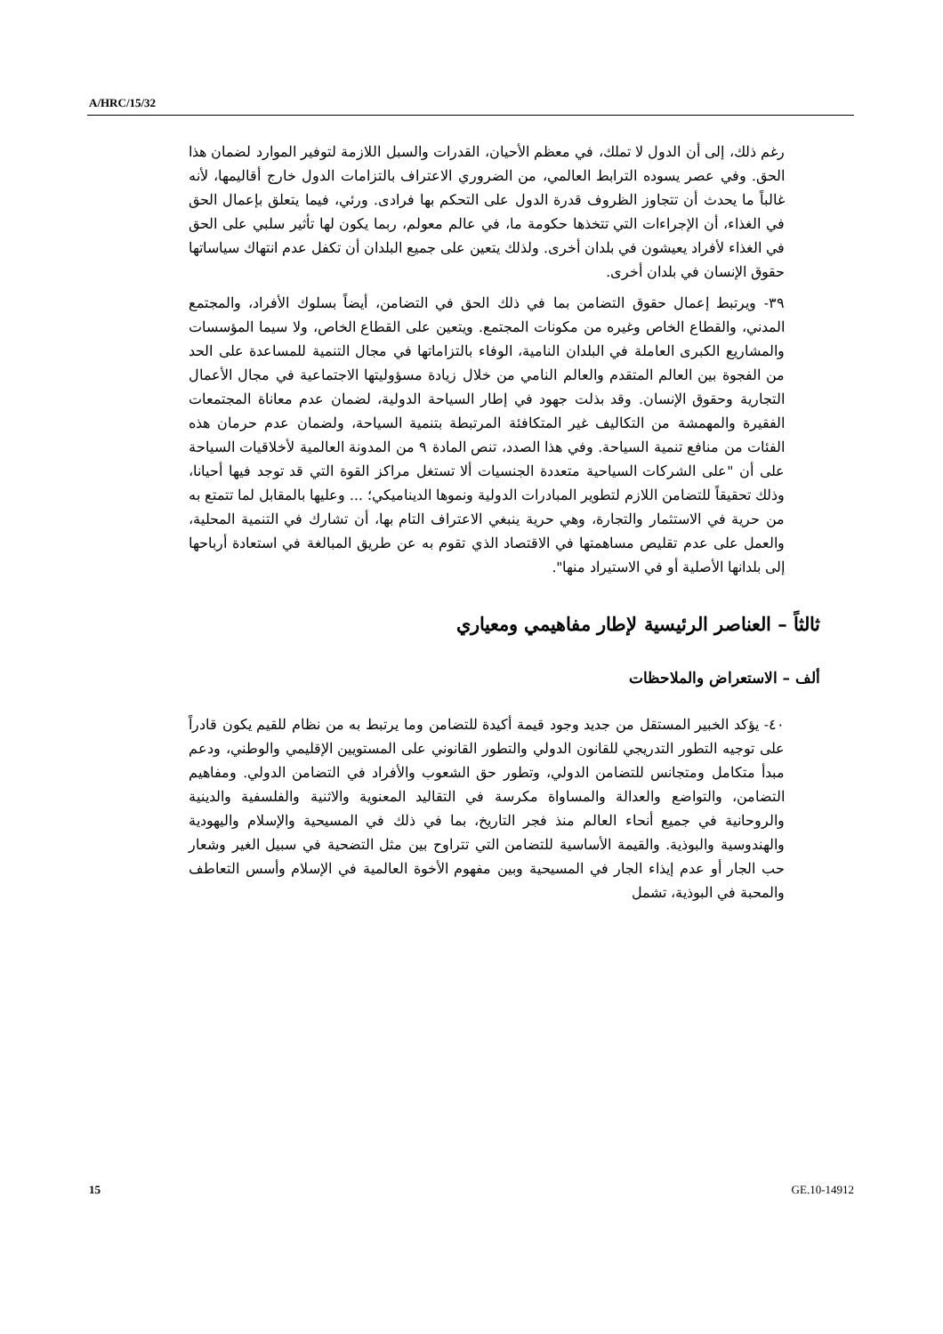A/HRC/15/32
رغم ذلك، إلى أن الدول لا تملك، في معظم الأحيان، القدرات والسبل اللازمة لتوفير الموارد لضمان هذا الحق. وفي عصر يسوده الترابط العالمي، من الضروري الاعتراف بالتزامات الدول خارج أقاليمها، لأنه غالباً ما يحدث أن تتجاوز الظروف قدرة الدول على التحكم بها فرادى. ورئي، فيما يتعلق بإعمال الحق في الغذاء، أن الإجراءات التي تتخذها حكومة ما، في عالم معولم، ربما يكون لها تأثير سلبي على الحق في الغذاء لأفراد يعيشون في بلدان أخرى. ولذلك يتعين على جميع البلدان أن تكفل عدم انتهاك سياساتها حقوق الإنسان في بلدان أخرى.
٣٩- ويرتبط إعمال حقوق التضامن بما في ذلك الحق في التضامن، أيضاً بسلوك الأفراد، والمجتمع المدني، والقطاع الخاص وغيره من مكونات المجتمع. ويتعين على القطاع الخاص، ولا سيما المؤسسات والمشاريع الكبرى العاملة في البلدان النامية، الوفاء بالتزاماتها في مجال التنمية للمساعدة على الحد من الفجوة بين العالم المتقدم والعالم النامي من خلال زيادة مسؤوليتها الاجتماعية في مجال الأعمال التجارية وحقوق الإنسان. وقد بذلت جهود في إطار السياحة الدولية، لضمان عدم معاناة المجتمعات الفقيرة والمهمشة من التكاليف غير المتكافئة المرتبطة بتنمية السياحة، ولضمان عدم حرمان هذه الفئات من منافع تنمية السياحة. وفي هذا الصدد، تنص المادة ٩ من المدونة العالمية لأخلاقيات السياحة على أن "على الشركات السياحية متعددة الجنسيات ألا تستغل مراكز القوة التي قد توجد فيها أحيانا، وذلك تحقيقاً للتضامن اللازم لتطوير المبادرات الدولية ونموها الديناميكي؛ ... وعليها بالمقابل لما تتمتع به من حرية في الاستثمار والتجارة، وهي حرية ينبغي الاعتراف التام بها، أن تشارك في التنمية المحلية، والعمل على عدم تقليص مساهمتها في الاقتصاد الذي تقوم به عن طريق المبالغة في استعادة أرباحها إلى بلدانها الأصلية أو في الاستيراد منها".
ثالثاً – العناصر الرئيسية لإطار مفاهيمي ومعياري
ألف – الاستعراض والملاحظات
٤٠- يؤكد الخبير المستقل من جديد وجود قيمة أكيدة للتضامن وما يرتبط به من نظام للقيم يكون قادراً على توجيه التطور التدريجي للقانون الدولي والتطور القانوني على المستويين الإقليمي والوطني، ودعم مبدأ متكامل ومتجانس للتضامن الدولي، وتطور حق الشعوب والأفراد في التضامن الدولي. ومفاهيم التضامن، والتواضع والعدالة والمساواة مكرسة في التقاليد المعنوية والاثنية والفلسفية والدينية والروحانية في جميع أنحاء العالم منذ فجر التاريخ، بما في ذلك في المسيحية والإسلام واليهودية والهندوسية والبوذية. والقيمة الأساسية للتضامن التي تتراوح بين مثل التضحية في سبيل الغير وشعار حب الجار أو عدم إيذاء الجار في المسيحية وبين مفهوم الأخوة العالمية في الإسلام وأسس التعاطف والمحبة في البوذية، تشمل
15 GE.10-14912